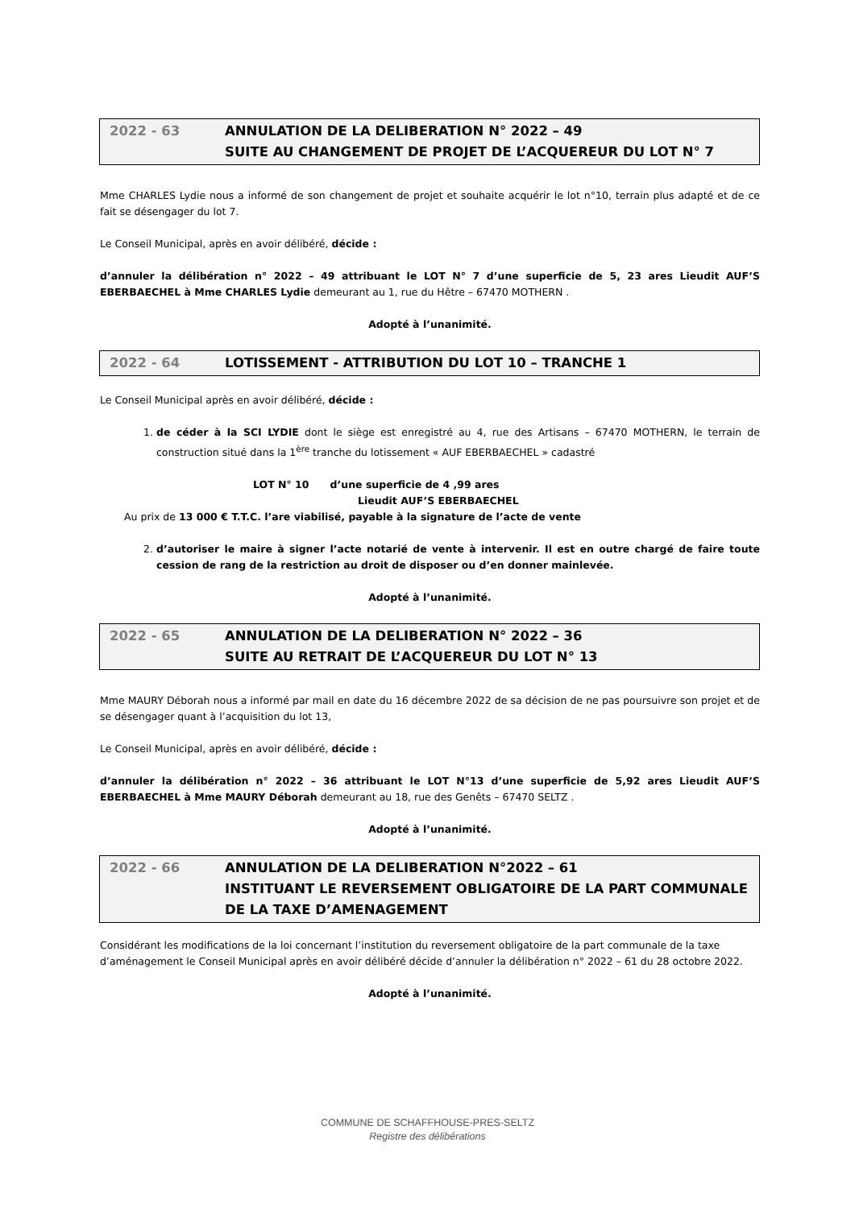2022 - 63 ANNULATION DE LA DELIBERATION N° 2022 – 49
SUITE AU CHANGEMENT DE PROJET DE L’ACQUEREUR DU LOT N° 7
Mme CHARLES Lydie nous a informé de son changement de projet et souhaite acquérir le lot n°10, terrain plus adapté et de ce fait se désengager du lot 7.
Le Conseil Municipal, après en avoir délibéré, décide :
d’annuler la délibération n° 2022 – 49 attribuant le LOT N° 7 d’une superficie de 5, 23 ares Lieudit AUF’S EBERBAECHEL à Mme CHARLES Lydie demeurant au 1, rue du Hêtre – 67470 MOTHERN .
Adopté à l’unanimité.
2022 - 64 LOTISSEMENT - ATTRIBUTION DU LOT 10 – TRANCHE 1
Le Conseil Municipal après en avoir délibéré, décide :
1. de céder à la SCI LYDIE dont le siège est enregistré au 4, rue des Artisans – 67470 MOTHERN, le terrain de construction situé dans la 1<sup>ère</sup> tranche du lotissement « AUF EBERBAECHEL » cadastré
LOT N° 10 d’une superficie de 4 ,99 ares
Lieudit AUF’S EBERBAECHEL
Au prix de 13 000 € T.T.C. l’are viabilisé, payable à la signature de l’acte de vente
2. d’autoriser le maire à signer l’acte notarié de vente à intervenir. Il est en outre chargé de faire toute cession de rang de la restriction au droit de disposer ou d’en donner mainlevée.
Adopté à l’unanimité.
2022 - 65 ANNULATION DE LA DELIBERATION N° 2022 – 36
SUITE AU RETRAIT DE L’ACQUEREUR DU LOT N° 13
Mme MAURY Déborah nous a informé par mail en date du 16 décembre 2022 de sa décision de ne pas poursuivre son projet et de se désengager quant à l’acquisition du lot 13,
Le Conseil Municipal, après en avoir délibéré, décide :
d’annuler la délibération n° 2022 – 36 attribuant le LOT N°13 d’une superficie de 5,92 ares Lieudit AUF’S EBERBAECHEL à Mme MAURY Déborah demeurant au 18, rue des Genêts – 67470 SELTZ .
Adopté à l’unanimité.
2022 - 66 ANNULATION DE LA DELIBERATION N°2022 – 61
INSTITUANT LE REVERSEMENT OBLIGATOIRE DE LA PART COMMUNALE DE LA TAXE D’AMENAGEMENT
Considérant les modifications de la loi concernant l’institution du reversement obligatoire de la part communale de la taxe d’aménagement le Conseil Municipal après en avoir délibéré décide d’annuler la délibération n° 2022 – 61 du 28 octobre 2022.
Adopté à l’unanimité.
COMMUNE DE SCHAFFHOUSE-PRES-SELTZ
Registre des délibérations